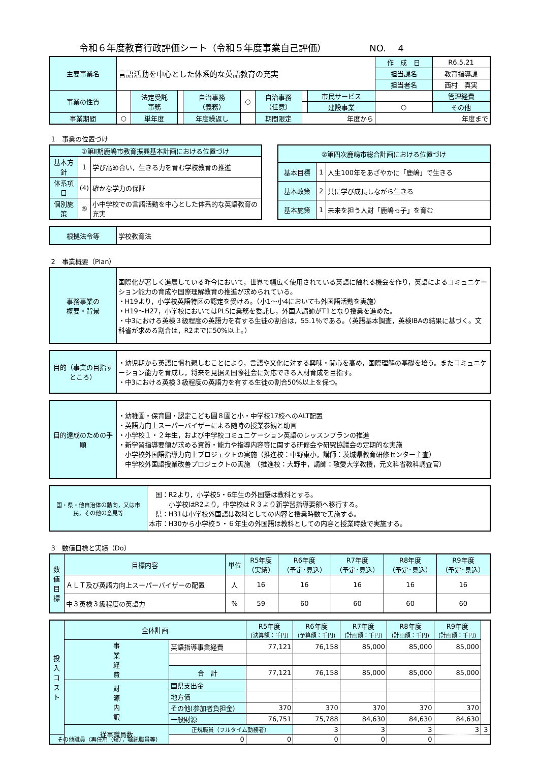令和６年度教育行政評価シート（令和５年度事業自己評価） NO.　 4
| 主要事業名 | 言語活動を中心とした体系的な英語教育の充実 | | | | | | | | 作 成 日 | R6.5.21 |
| | | | | | | | | | 担当課名 | 教育指導課 |
| | | | | | | | | | 担当者名 | 西村 真実 |
| 事業の性質 | | 法定受託 事務 | | 自治事務 （義務） | ○ | 自治事務 （任意） | | 市民サービス | | 管理経費 |
| | | | | | | | | 建設事業 | ○ | その他 |
| 事業期間 | ○ | 単年度 | | 年度繰返し | | 期間限定 | 年度から | | 年度まで | |
1　事業の位置づけ
| ①第Ⅱ期鹿嶋市教育振興基本計画における位置づけ | | |
| --- | --- | --- |
| 基本方針 | 1 | 学び高め合い，生きる力を育む学校教育の推進 |
| 体系項目 | (4) | 確かな学力の保証 |
| 個別施策 | ⑤ | 小中学校での言語活動を中心とした体系的な英語教育の充実 |
| ②第四次鹿嶋市総合計画における位置づけ | | |
| --- | --- | --- |
| 基本目標 | 1 | 人生100年をあざやかに「鹿嶋」で生きる |
| 基本政策 | 2 | 共に学び成長しながら生きる |
| 基本施策 | 1 | 未来を担う人財「鹿嶋っ子」を育む |
| 根拠法令等 | 学校教育法 |
2　事業概要（Plan）
| 事務事業の 概要・背景 | 国際化が著しく進展している昨今において，世界で幅広く使用されている英語に触れる機会を作り，英語によるコミュニケーション能力の育成や国際理解教育の推進が求められている。 ・H19より，小学校英語特区の認定を受ける。（小1～小4においても外国語活動を実施） ・H19～H27，小学校においてはPLSに業務を委託し，外国人講師がT1となり授業を進めた。 ・中3における英検３級程度の英語力を有する生徒の割合は，55.1％である。（英語基本調査，英検IBAの結果に基づく。文科省が求める割合は，R2までに50%以上。） |
| 目的（事業の目指すところ） | ・幼児期から英語に慣れ親しむことにより，言語や文化に対する興味・関心を高め，国際理解の基礎を培う。またコミュニケーション能力を育成し，将来を見据え国際社会に対応できる人材育成を目指す。 ・中3における英検３級程度の英語力を有する生徒の割合50%以上を保つ。 |
| 目的達成のための手順 | ・幼稚園・保育園・認定こども園８園と小・中学校17校へのALT配置 ・英語力向上スーパーバイザーによる随時の授業参観と助言 ・小学校１・２年生，および中学校コミュニケーション英語のレッスンプランの推進 ・新学習指導要領が求める資質・能力や指導内容等に関する研修会や研究協議会の定期的な実施 小学校外国語指導力向上プロジェクトの実施（推進校：中野東小，講師：茨城県教育研修センター主査） 中学校外国語授業改善プロジェクトの実施 （推進校：大野中，講師：敬愛大学教授，元文科省教科調査官） |
| 国・県・他自治体の動向，又は市民，その他の意見等 | 国：R2より，小学校5・6年生の外国語は教科とする。 小学校はR2より，中学校はＲ３より新学習指導要領へ移行する。 県：H31は小学校外国語は教科としての内容と授業時数で実施する。 本市：H30から小学校５・６年生の外国語は教科としての内容と授業時数で実施する。 |
3　数値目標と実績（Do）
| 数 値 目 標 | 目標内容 | 単位 | R5年度 （実績） | R6年度 （予定･見込） | R7年度 （予定･見込） | R8年度 （予定･見込） | R9年度 （予定･見込） |
| --- | --- | --- | --- | --- | --- | --- | --- |
| | ＡＬＴ及び英語力向上スーパーバイザーの配置 | 人 | 16 | 16 | 16 | 16 | 16 |
| | 中３英検３級程度の英語力 | % | 59 | 60 | 60 | 60 | 60 |
| 投 入 コ ス ト | 全体計画 | | | R5年度 (決算額：千円) | R6年度 (予算額：千円) | R7年度 (計画額：千円) | R8年度 (計画額：千円) | R9年度 (計画額：千円) | |
| --- | --- | --- | --- | --- | --- | --- | --- | --- | --- |
| | 事 業 経 費 | 英語指導事業経費 | | 77,121 | 76,158 | 85,000 | 85,000 | 85,000 | |
| | | 合 計 | | 77,121 | 76,158 | 85,000 | 85,000 | 85,000 | |
| | 財 源 内 訳 | 国県支出金 | | | | | | | |
| | | 地方債 | | | | | | | |
| | | その他(参加者負担金) | | 370 | 370 | 370 | 370 | 370 | |
| | | 一般財源 | | 76,751 | 75,788 | 84,630 | 84,630 | 84,630 | |
| | 従事職員数 | | 正規職員（フルタイム勤務者） | | 3 | 3 | 3 | 3 | 3 |
| その他職員（再任用（短），嘱託職員等） | | | 0 | 0 | 0 | 0 | 0 | | |